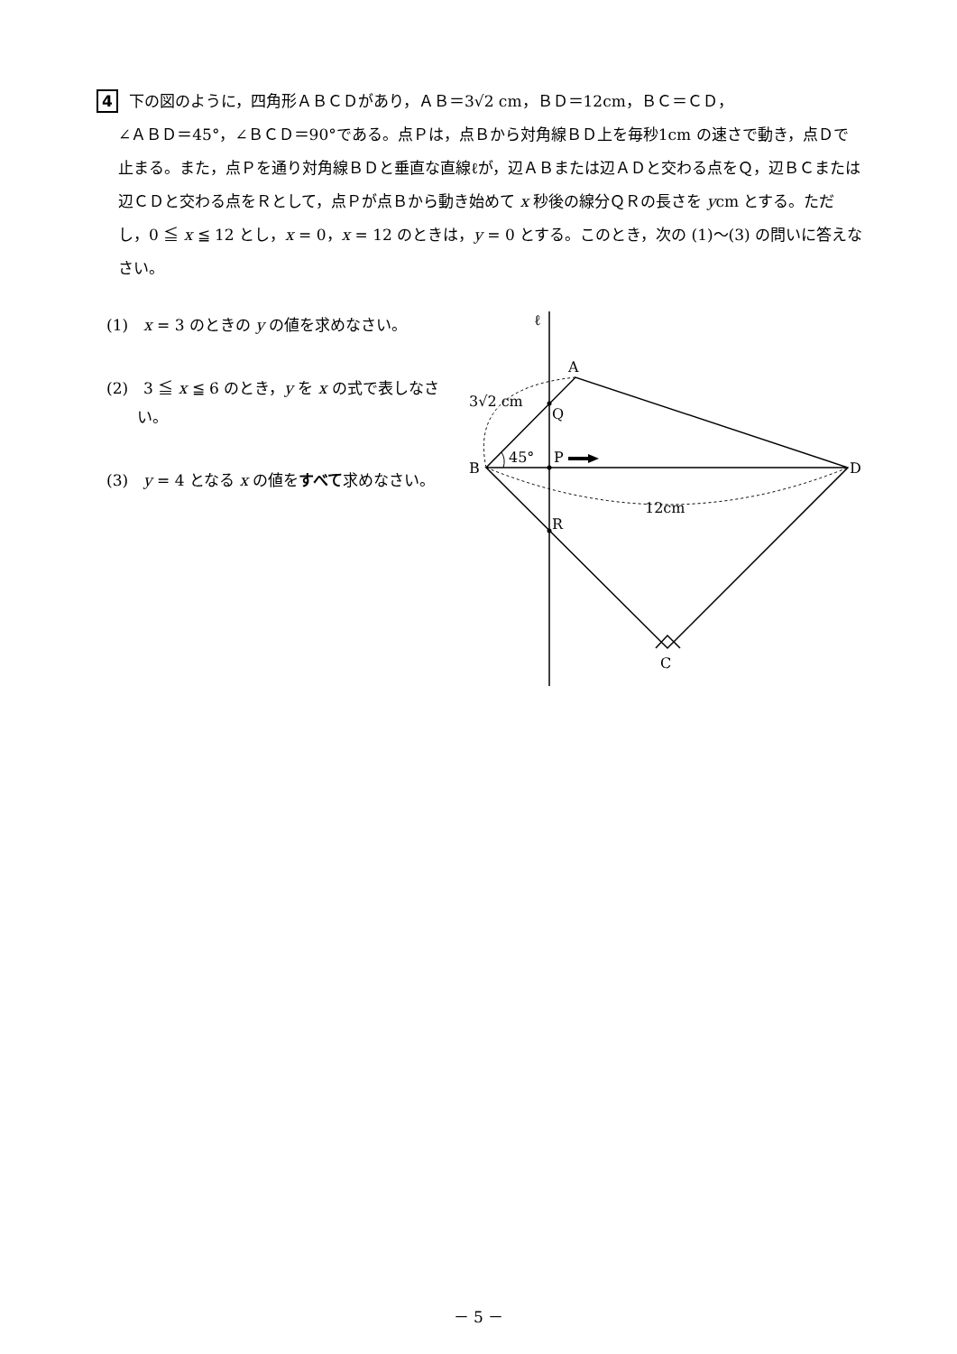4 下の図のように，四角形ＡＢＣＤがあり，ＡＢ＝3√2 cm，ＢＤ＝12cm，ＢＣ＝ＣＤ，
∠ＡＢＤ＝45°，∠ＢＣＤ＝90°である。点Ｐは，点Ｂから対角線ＢＤ上を毎秒1cm の速さで動き，点Ｄで止まる。また，点Ｐを通り対角線ＢＤと垂直な直線ℓが，辺ＡＢまたは辺ＡＤと交わる点をＱ，辺ＢＣまたは辺ＣＤと交わる点をＲとして，点Ｐが点Ｂから動き始めて x 秒後の線分ＱＲの長さを ycm とする。ただし，0 ≦ x ≦ 12 とし，x = 0，x = 12 のときは，y = 0 とする。このとき，次の (1)～(3) の問いに答えなさい。
(1)　x = 3 のときの y の値を求めなさい。
(2)　3 ≦ x ≦ 6 のとき，y を x の式で表しなさい。
(3)　y = 4 となる x の値をすべて求めなさい。
ℓ
A
3√2 cm
Q
45°
P
B
D
12cm
R
C
－ 5 －